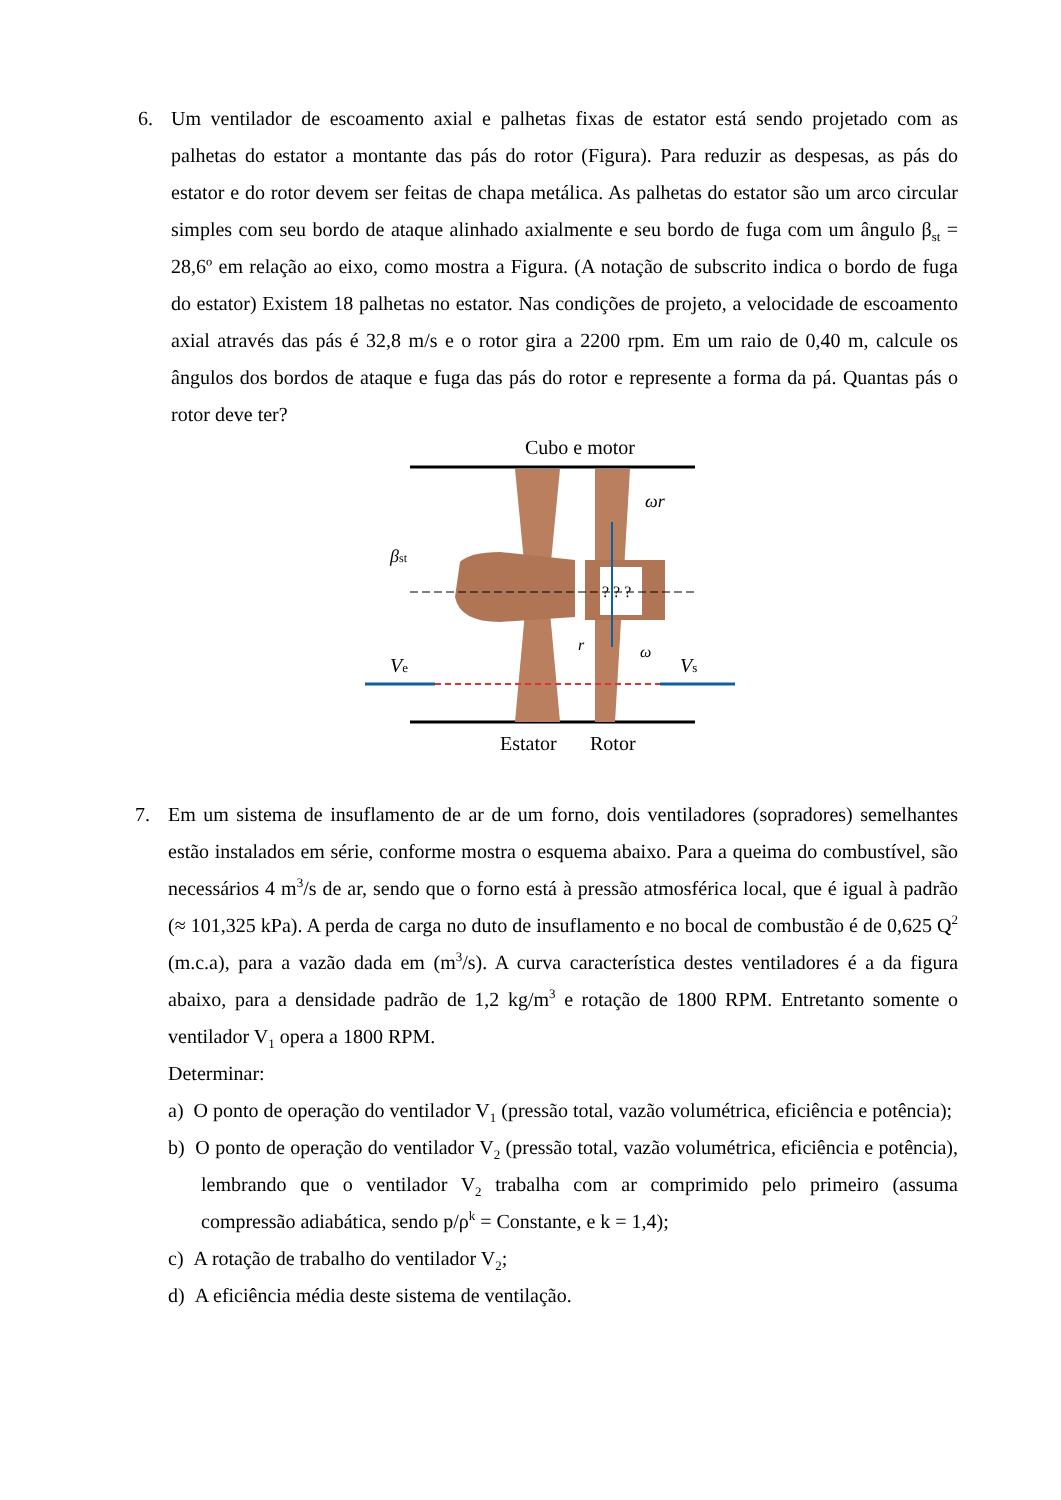6. Um ventilador de escoamento axial e palhetas fixas de estator está sendo projetado com as palhetas do estator a montante das pás do rotor (Figura). Para reduzir as despesas, as pás do estator e do rotor devem ser feitas de chapa metálica. As palhetas do estator são um arco circular simples com seu bordo de ataque alinhado axialmente e seu bordo de fuga com um ângulo β<sub>st</sub> = 28,6º em relação ao eixo, como mostra a Figura. (A notação de subscrito indica o bordo de fuga do estator) Existem 18 palhetas no estator. Nas condições de projeto, a velocidade de escoamento axial através das pás é 32,8 m/s e o rotor gira a 2200 rpm. Em um raio de 0,40 m, calcule os ângulos dos bordos de ataque e fuga das pás do rotor e represente a forma da pá. Quantas pás o rotor deve ter?
Cubo e motor
? ? ?
Ve
Vs
βst
ωr
ω
r
Estator
Rotor
7. Em um sistema de insuflamento de ar de um forno, dois ventiladores (sopradores) semelhantes estão instalados em série, conforme mostra o esquema abaixo. Para a queima do combustível, são necessários 4 m<sup>3</sup>/s de ar, sendo que o forno está à pressão atmosférica local, que é igual à padrão (≈ 101,325 kPa). A perda de carga no duto de insuflamento e no bocal de combustão é de 0,625 Q<sup>2</sup> (m.c.a), para a vazão dada em (m<sup>3</sup>/s). A curva característica destes ventiladores é a da figura abaixo, para a densidade padrão de 1,2 kg/m<sup>3</sup> e rotação de 1800 RPM. Entretanto somente o ventilador V<sub>1</sub> opera a 1800 RPM.
Determinar:
a) O ponto de operação do ventilador V<sub>1</sub> (pressão total, vazão volumétrica, eficiência e potência);
b) O ponto de operação do ventilador V<sub>2</sub> (pressão total, vazão volumétrica, eficiência e potência), lembrando que o ventilador V<sub>2</sub> trabalha com ar comprimido pelo primeiro (assuma compressão adiabática, sendo p/ρ<sup>k</sup> = Constante, e k = 1,4);
c) A rotação de trabalho do ventilador V<sub>2</sub>;
d) A eficiência média deste sistema de ventilação.